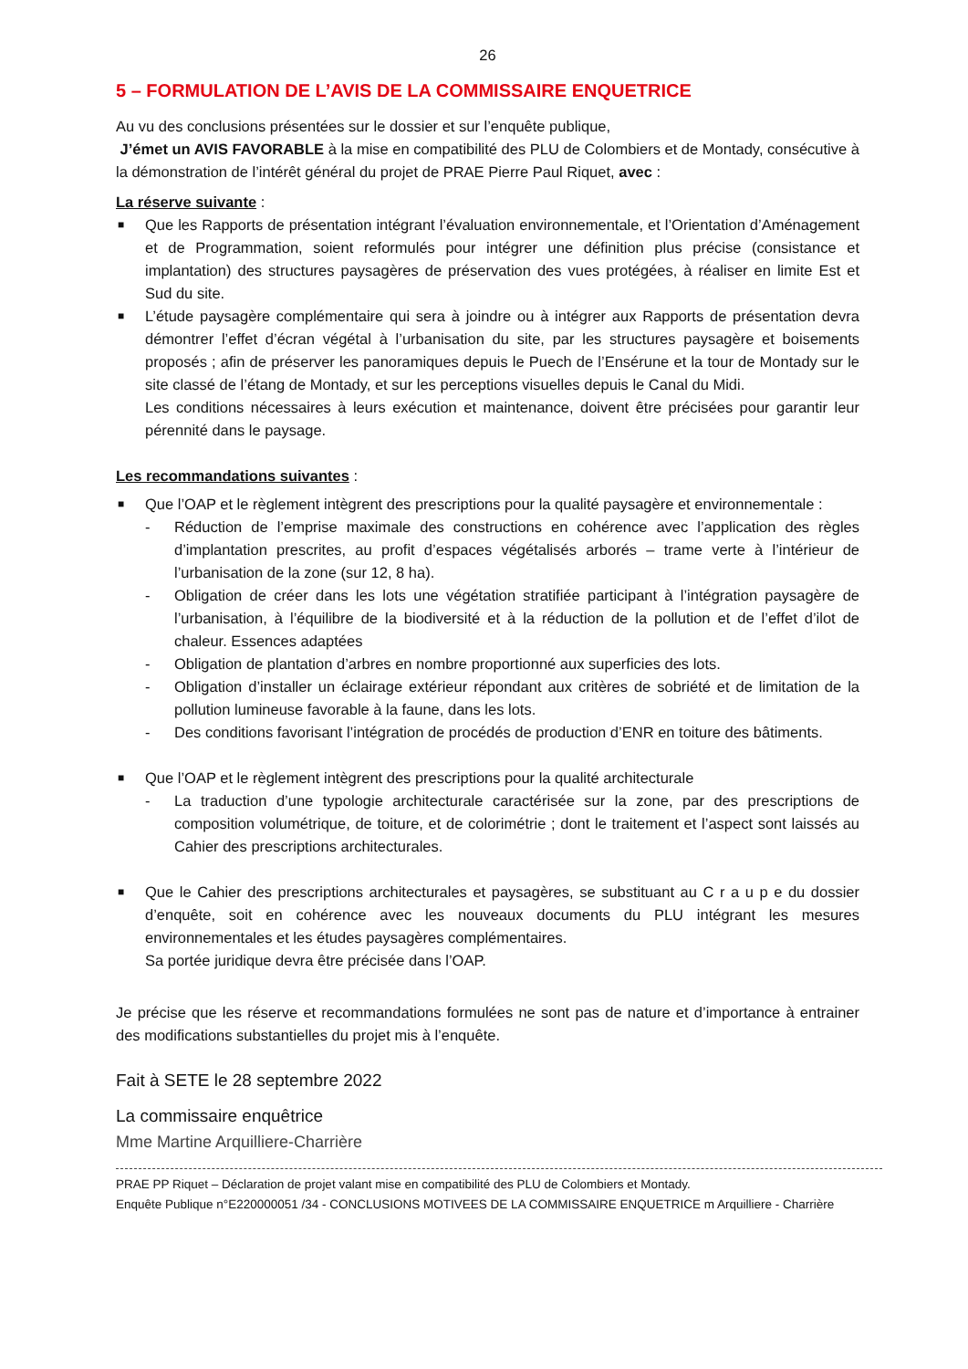26
5 – FORMULATION DE L’AVIS DE LA COMMISSAIRE ENQUETRICE
Au vu des conclusions présentées sur le dossier et sur l’enquête publique,
J’émet un AVIS FAVORABLE à la mise en compatibilité des PLU de Colombiers et de Montady, consécutive à la démonstration de l’intérêt général du projet de PRAE Pierre Paul Riquet, avec :
La réserve suivante :
■ Que les Rapports de présentation intégrant l’évaluation environnementale, et l’Orientation d’Aménagement et de Programmation, soient reformulés pour intégrer une définition plus précise (consistance et implantation) des structures paysagères de préservation des vues protégées, à réaliser en limite Est et Sud du site.
■ L’étude paysagère complémentaire qui sera à joindre ou à intégrer aux Rapports de présentation devra démontrer l’effet d’écran végétal à l’urbanisation du site, par les structures paysagère et boisements proposés ; afin de préserver les panoramiques depuis le Puech de l’Ensérune et la tour de Montady sur le site classé de l’étang de Montady, et sur les perceptions visuelles depuis le Canal du Midi.
Les conditions nécessaires à leurs exécution et maintenance, doivent être précisées pour garantir leur pérennité dans le paysage.
Les recommandations suivantes :
■ Que l’OAP et le règlement intègrent des prescriptions pour la qualité paysagère et environnementale :
- Réduction de l’emprise maximale des constructions en cohérence avec l’application des règles d’implantation prescrites, au profit d’espaces végétalisés arborés – trame verte à l’intérieur de l’urbanisation de la zone (sur 12, 8 ha).
- Obligation de créer dans les lots une végétation stratifiée participant à l’intégration paysagère de l’urbanisation, à l’équilibre de la biodiversité et à la réduction de la pollution et de l’effet d’ilot de chaleur. Essences adaptées
- Obligation de plantation d’arbres en nombre proportionné aux superficies des lots.
- Obligation d’installer un éclairage extérieur répondant aux critères de sobriété et de limitation de la pollution lumineuse favorable à la faune, dans les lots.
- Des conditions favorisant l’intégration de procédés de production d’ENR en toiture des bâtiments.
■ Que l’OAP et le règlement intègrent des prescriptions pour la qualité architecturale
- La traduction d’une typologie architecturale caractérisée sur la zone, par des prescriptions de composition volumétrique, de toiture, et de colorimétrie ; dont le traitement et l’aspect sont laissés au Cahier des prescriptions architecturales.
■ Que le Cahier des prescriptions architecturales et paysagères, se substituant au C r a u p e du dossier d’enquête, soit en cohérence avec les nouveaux documents du PLU intégrant les mesures environnementales et les études paysagères complémentaires.
Sa portée juridique devra être précisée dans l’OAP.
Je précise que les réserve et recommandations formulées ne sont pas de nature et d’importance à entrainer des modifications substantielles du projet mis à l’enquête.
Fait à SETE le 28 septembre 2022
La commissaire enquêtrice
Mme Martine Arquilliere-Charrière
PRAE PP Riquet – Déclaration de projet valant mise en compatibilité des PLU de Colombiers et Montady.
Enquête Publique n°E220000051 /34 - CONCLUSIONS MOTIVEES DE LA COMMISSAIRE ENQUETRICE m Arquilliere - Charrière